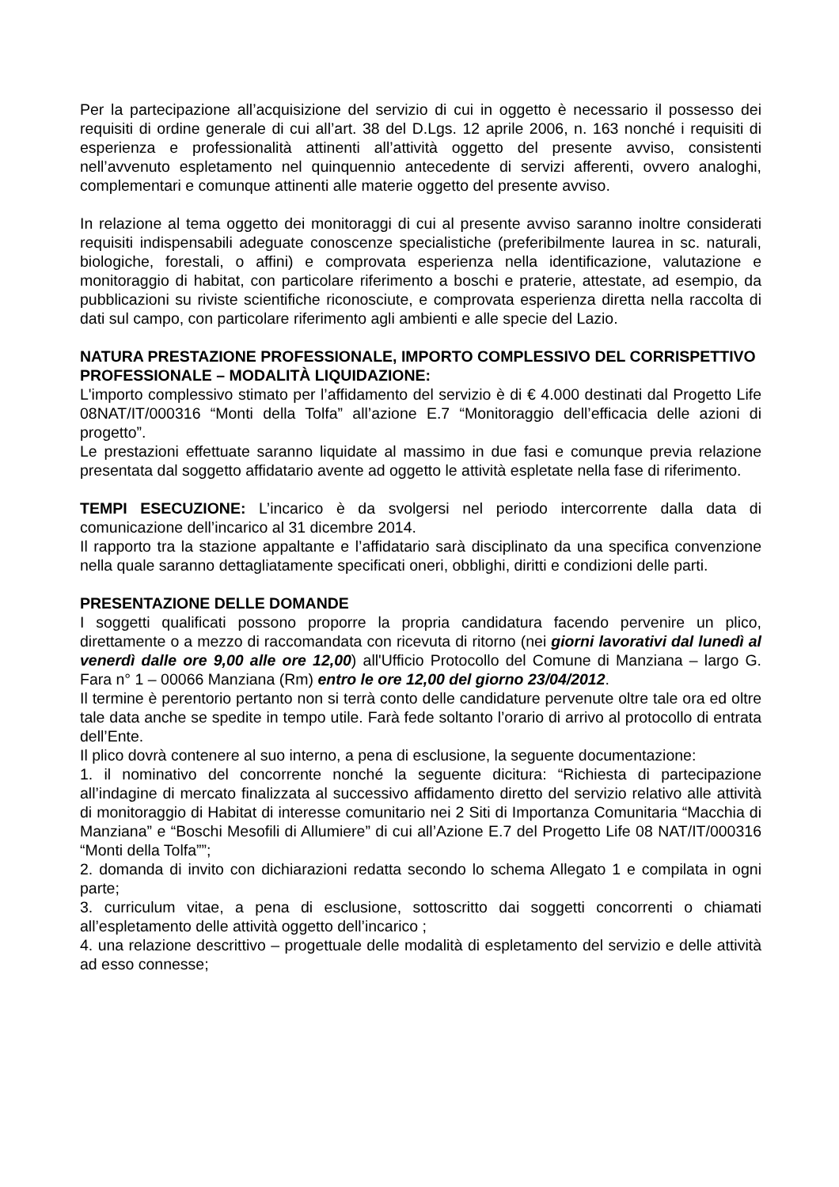Per la partecipazione all’acquisizione del servizio di cui in oggetto è necessario il possesso dei requisiti di ordine generale di cui all’art. 38 del D.Lgs. 12 aprile 2006, n. 163 nonché i requisiti di esperienza e professionalità attinenti all’attività oggetto del presente avviso, consistenti nell’avvenuto espletamento nel quinquennio antecedente di servizi afferenti, ovvero analoghi, complementari e comunque attinenti alle materie oggetto del presente avviso.
In relazione al tema oggetto dei monitoraggi di cui al presente avviso saranno inoltre considerati requisiti indispensabili adeguate conoscenze specialistiche (preferibilmente laurea in sc. naturali, biologiche, forestali, o affini) e comprovata esperienza nella identificazione, valutazione e monitoraggio di habitat, con particolare riferimento a boschi e praterie, attestate, ad esempio, da pubblicazioni su riviste scientifiche riconosciute, e comprovata esperienza diretta nella raccolta di dati sul campo, con particolare riferimento agli ambienti e alle specie del Lazio.
NATURA PRESTAZIONE PROFESSIONALE, IMPORTO COMPLESSIVO DEL CORRISPETTIVO PROFESSIONALE – MODALITÀ LIQUIDAZIONE:
L'importo complessivo stimato per l’affidamento del servizio è di € 4.000 destinati dal Progetto Life 08NAT/IT/000316 “Monti della Tolfa” all’azione E.7 “Monitoraggio dell’efficacia delle azioni di progetto”.
Le prestazioni effettuate saranno liquidate al massimo in due fasi e comunque previa relazione presentata dal soggetto affidatario avente ad oggetto le attività espletate nella fase di riferimento.
TEMPI ESECUZIONE: L’incarico è da svolgersi nel periodo intercorrente dalla data di comunicazione dell’incarico al 31 dicembre 2014.
Il rapporto tra la stazione appaltante e l’affidatario sarà disciplinato da una specifica convenzione nella quale saranno dettagliatamente specificati oneri, obblighi, diritti e condizioni delle parti.
PRESENTAZIONE DELLE DOMANDE
I soggetti qualificati possono proporre la propria candidatura facendo pervenire un plico, direttamente o a mezzo di raccomandata con ricevuta di ritorno (nei giorni lavorativi dal lunedì al venerdì dalle ore 9,00 alle ore 12,00) all'Ufficio Protocollo del Comune di Manziana – largo G. Fara n° 1 – 00066 Manziana (Rm) entro le ore 12,00 del giorno 23/04/2012.
Il termine è perentorio pertanto non si terrà conto delle candidature pervenute oltre tale ora ed oltre tale data anche se spedite in tempo utile. Farà fede soltanto l’orario di arrivo al protocollo di entrata dell’Ente.
Il plico dovrà contenere al suo interno, a pena di esclusione, la seguente documentazione:
1. il nominativo del concorrente nonché la seguente dicitura: “Richiesta di partecipazione all’indagine di mercato finalizzata al successivo affidamento diretto del servizio relativo alle attività di monitoraggio di Habitat di interesse comunitario nei 2 Siti di Importanza Comunitaria “Macchia di Manziana” e “Boschi Mesofili di Allumiere” di cui all’Azione E.7 del Progetto Life 08 NAT/IT/000316 “Monti della Tolfa””;
2. domanda di invito con dichiarazioni redatta secondo lo schema Allegato 1 e compilata in ogni parte;
3. curriculum vitae, a pena di esclusione, sottoscritto dai soggetti concorrenti o chiamati all’espletamento delle attività oggetto dell’incarico ;
4. una relazione descrittivo – progettuale delle modalità di espletamento del servizio e delle attività ad esso connesse;